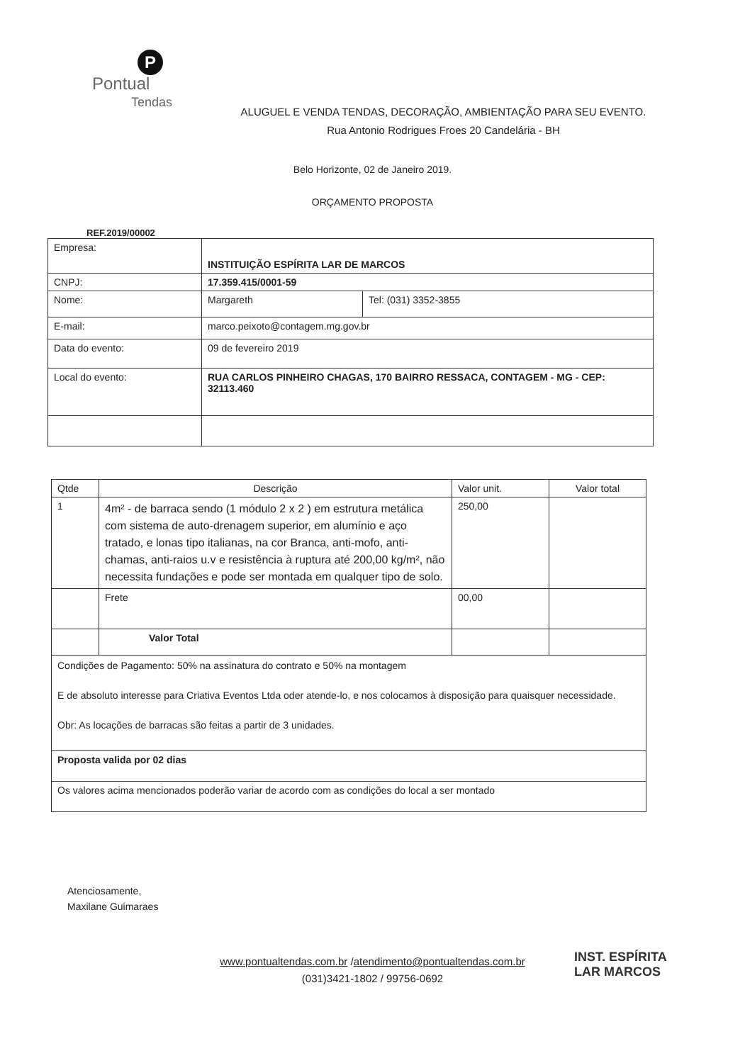P
Pontual
Tendas
ALUGUEL E VENDA TENDAS, DECORAÇÃO, AMBIENTAÇÃO PARA SEU EVENTO.
Rua Antonio Rodrigues Froes 20 Candelária - BH
Belo Horizonte, 02 de Janeiro 2019.
ORÇAMENTO PROPOSTA
REF.2019/00002
| Empresa: | INSTITUIÇÃO ESPÍRITA LAR DE MARCOS | |
| CNPJ: | 17.359.415/0001-59 | |
| Nome: | Margareth | Tel: (031) 3352-3855 |
| E-mail: | marco.peixoto@contagem.mg.gov.br | |
| Data do evento: | 09 de fevereiro 2019 | |
| Local do evento: | RUA CARLOS PINHEIRO CHAGAS, 170 BAIRRO RESSACA, CONTAGEM - MG - CEP: 32113.460 | |
| Qtde | Descrição | Valor unit. | Valor total |
| --- | --- | --- | --- |
| 1 | 4m² - de barraca sendo (1 módulo 2 x 2 ) em estrutura metálica com sistema de auto-drenagem superior, em alumínio e aço tratado, e lonas tipo italianas, na cor Branca, anti-mofo, anti-chamas, anti-raios u.v e resistência à ruptura até 200,00 kg/m², não necessita fundações e pode ser montada em qualquer tipo de solo. | 250,00 | |
| | Frete | 00,00 | |
| | Valor Total | | |
| Condições de Pagamento: 50% na assinatura do contrato e 50% na montagem E de absoluto interesse para Criativa Eventos Ltda oder atende-lo, e nos colocamos à disposição para quaisquer necessidade. Obr: As locações de barracas são feitas a partir de 3 unidades. | | | |
| Proposta valida por 02 dias | | | |
| Os valores acima mencionados poderão variar de acordo com as condições do local a ser montado | | | |
Atenciosamente,
Maxilane Guimaraes
INST. ESPÍRITA
LAR MARCOS
www.pontualtendas.com.br /atendimento@pontualtendas.com.br
(031)3421-1802 / 99756-0692